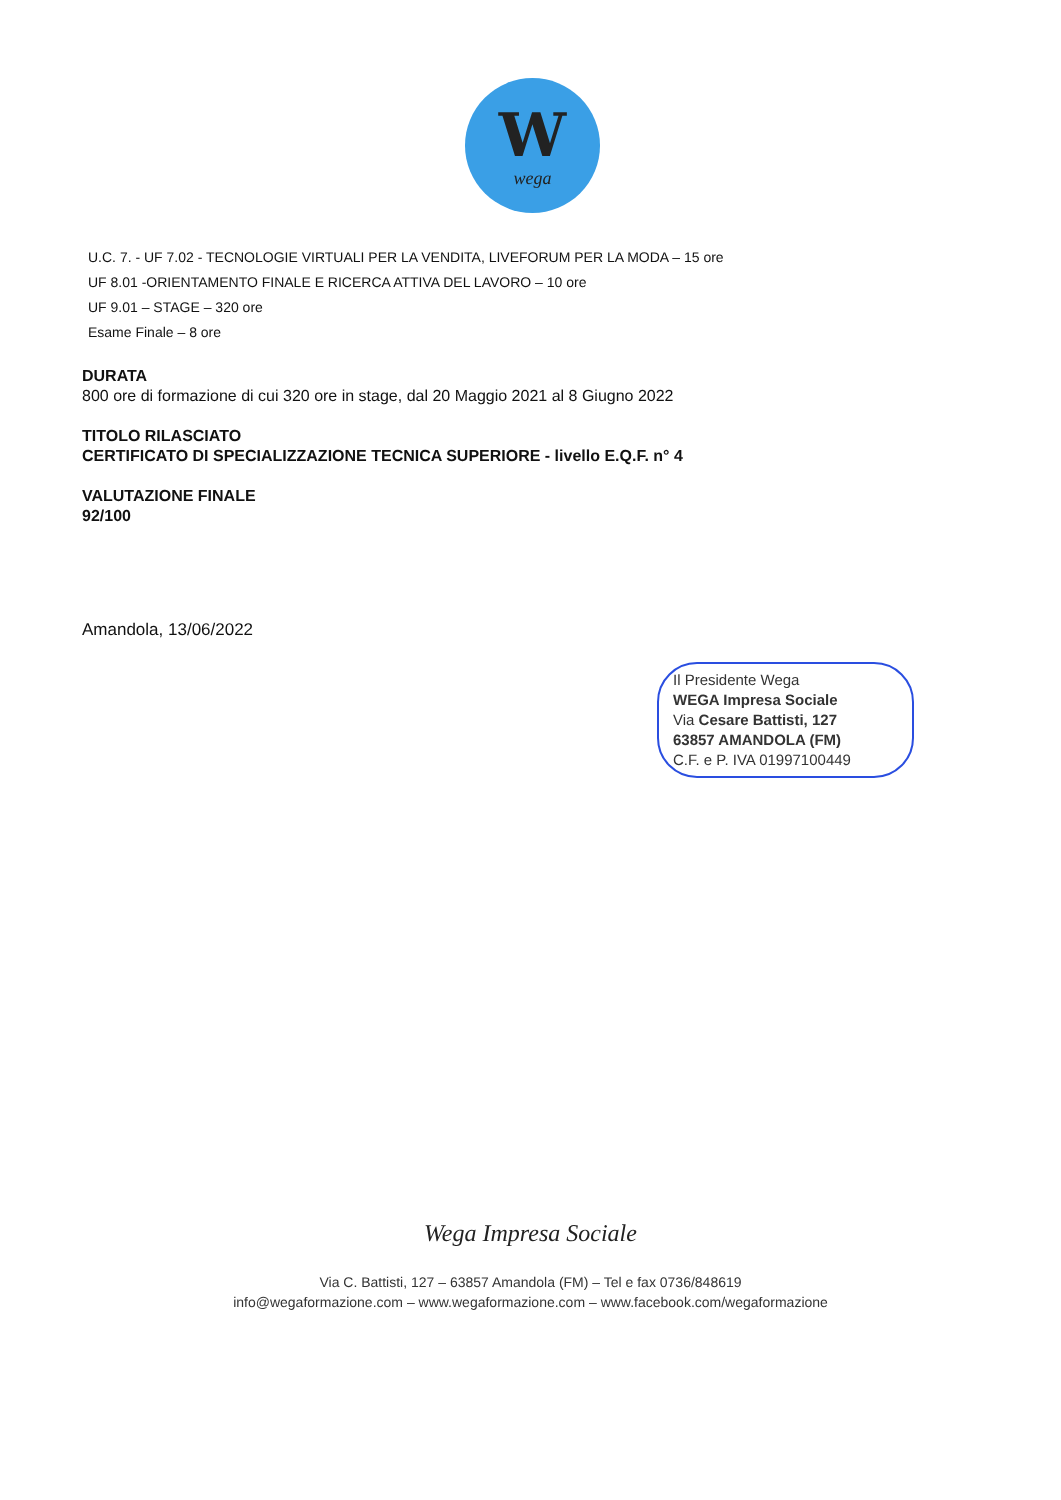W
wega
U.C. 7. - UF 7.02 - TECNOLOGIE VIRTUALI PER LA VENDITA, LIVEFORUM PER LA MODA – 15 ore
UF 8.01 -ORIENTAMENTO FINALE E RICERCA ATTIVA DEL LAVORO – 10 ore
UF 9.01 – STAGE – 320 ore
Esame Finale – 8 ore
DURATA
800 ore di formazione di cui 320 ore in stage, dal 20 Maggio 2021 al 8 Giugno 2022
TITOLO RILASCIATO
CERTIFICATO DI SPECIALIZZAZIONE TECNICA SUPERIORE - livello E.Q.F. n° 4
VALUTAZIONE FINALE
92/100
Amandola, 13/06/2022
Il Presidente Wega
WEGA Impresa Sociale
Via Cesare Battisti, 127
63857 AMANDOLA (FM)
C.F. e P. IVA 01997100449
Wega Impresa Sociale
Via C. Battisti, 127 – 63857 Amandola (FM) – Tel e fax 0736/848619
info@wegaformazione.com – www.wegaformazione.com – www.facebook.com/wegaformazione